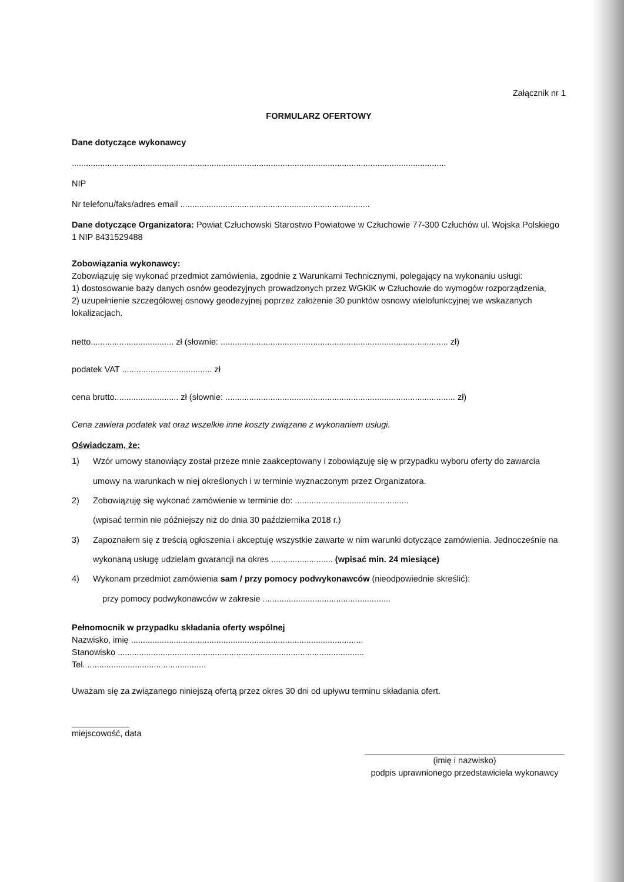Załącznik nr 1
FORMULARZ OFERTOWY
Dane dotyczące wykonawcy
..............................................................................................................................................................
NIP
Nr telefonu/faks/adres email ................................................................................
Dane dotyczące Organizatora: Powiat Człuchowski Starostwo Powiatowe w Człuchowie 77-300 Człuchów ul. Wojska Polskiego 1 NIP 8431529488
Zobowiązania wykonawcy:
Zobowiązuję się wykonać przedmiot zamówienia, zgodnie z Warunkami Technicznymi, polegający na wykonaniu usługi:
1) dostosowanie bazy danych osnów geodezyjnych prowadzonych przez WGKiK w Człuchowie do wymogów rozporządzenia,
2) uzupełnienie szczegółowej osnowy geodezyjnej poprzez założenie 30 punktów osnowy wielofunkcyjnej we wskazanych lokalizacjach.
netto................................... zł (słownie: ................................................................................................ zł)
podatek VAT ...................................... zł
cena brutto........................... zł (słownie: ................................................................................................. zł)
Cena zawiera podatek vat oraz wszelkie inne koszty związane z wykonaniem usługi.
Oświadczam, że:
1) Wzór umowy stanowiący został przeze mnie zaakceptowany i zobowiązuję się w przypadku wyboru oferty do zawarcia umowy na warunkach w niej określonych i w terminie wyznaczonym przez Organizatora.
2) Zobowiązuję się wykonać zamówienie w terminie do: ................................................
(wpisać termin nie późniejszy niż do dnia 30 października 2018 r.)
3) Zapoznałem się z treścią ogłoszenia i akceptuję wszystkie zawarte w nim warunki dotyczące zamówienia. Jednocześnie na wykonaną usługę udzielam gwarancji na okres .......................... (wpisać min. 24 miesiące)
4) Wykonam przedmiot zamówienia sam / przy pomocy podwykonawców (nieodpowiednie skreślić):
przy pomocy podwykonawców w zakresie ......................................................
Pełnomocnik w przypadku składania oferty wspólnej
Nazwisko, imię ..................................................................................................
Stanowisko ........................................................................................................
Tel. ..................................................
Uważam się za związanego niniejszą ofertą przez okres 30 dni od upływu terminu składania ofert.
miejscowość, data
(imię i nazwisko)
podpis uprawnionego przedstawiciela wykonawcy